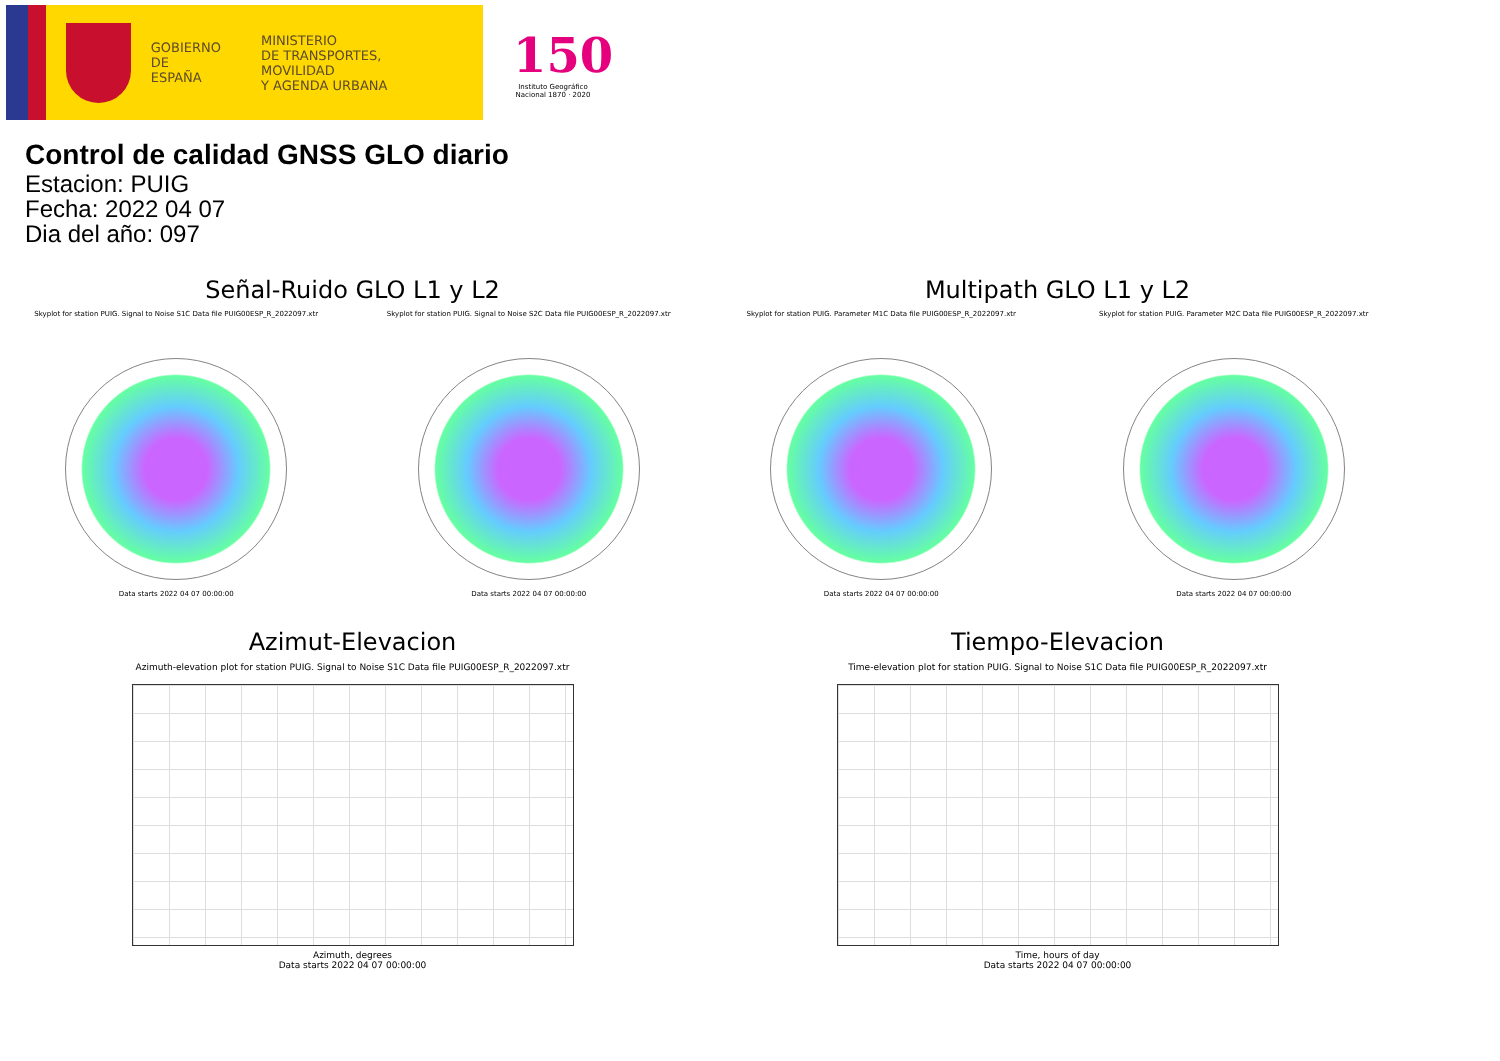GOBIERNO
DE ESPAÑA
MINISTERIO
DE TRANSPORTES, MOVILIDAD
Y AGENDA URBANA
150
Instituto Geográfico Nacional 1870 · 2020
Control de calidad GNSS GLO diario
Estacion: PUIG
Fecha: 2022 04 07
Dia del año: 097
Señal-Ruido GLO L1 y L2
Skyplot for station PUIG. Signal to Noise S1C Data file PUIG00ESP_R_2022097.xtr
Data starts 2022 04 07 00:00:00
Skyplot for station PUIG. Signal to Noise S2C Data file PUIG00ESP_R_2022097.xtr
Data starts 2022 04 07 00:00:00
Multipath GLO L1 y L2
Skyplot for station PUIG. Parameter M1C Data file PUIG00ESP_R_2022097.xtr
Data starts 2022 04 07 00:00:00
Skyplot for station PUIG. Parameter M2C Data file PUIG00ESP_R_2022097.xtr
Data starts 2022 04 07 00:00:00
Azimut-Elevacion
Azimuth-elevation plot for station PUIG. Signal to Noise S1C Data file PUIG00ESP_R_2022097.xtr
Azimuth, degrees
Data starts 2022 04 07 00:00:00
Tiempo-Elevacion
Time-elevation plot for station PUIG. Signal to Noise S1C Data file PUIG00ESP_R_2022097.xtr
Time, hours of day
Data starts 2022 04 07 00:00:00